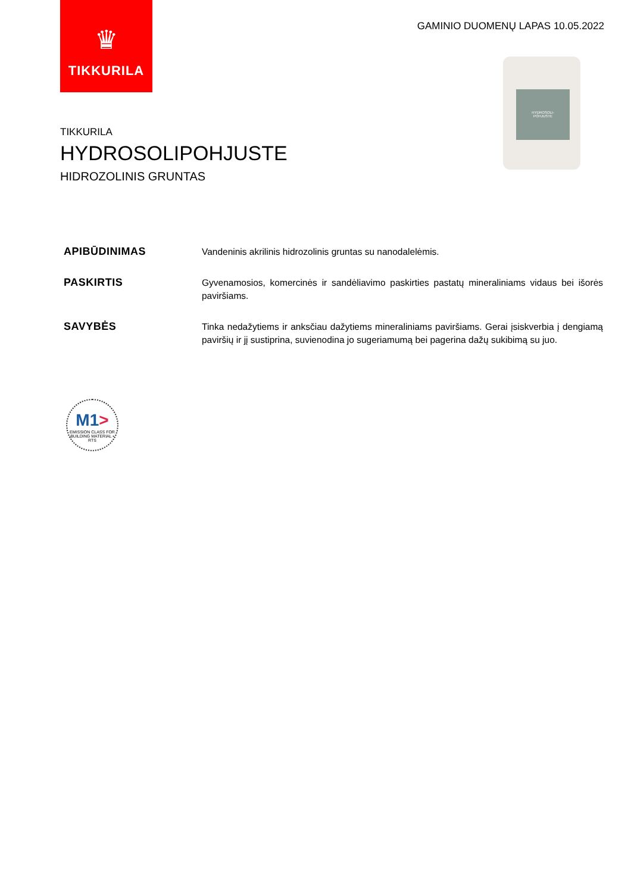♛
TIKKURILA
GAMINIO DUOMENŲ LAPAS 10.05.2022
HYDROSOLI-
POHJUSTE
TIKKURILA
HYDROSOLIPOHJUSTE
HIDROZOLINIS GRUNTAS
APIBŪDINIMAS
Vandeninis akrilinis hidrozolinis gruntas su nanodalelėmis.
PASKIRTIS
Gyvenamosios, komercinės ir sandėliavimo paskirties pastatų mineraliniams vidaus bei išorės paviršiams.
SAVYBĖS
Tinka nedažytiems ir anksčiau dažytiems mineraliniams paviršiams. Gerai įsiskverbia į dengiamą paviršių ir jį sustiprina, suvienodina jo sugeriamumą bei pagerina dažų sukibimą su juo.
M1>
EMISSION CLASS FOR BUILDING MATERIAL • RTS